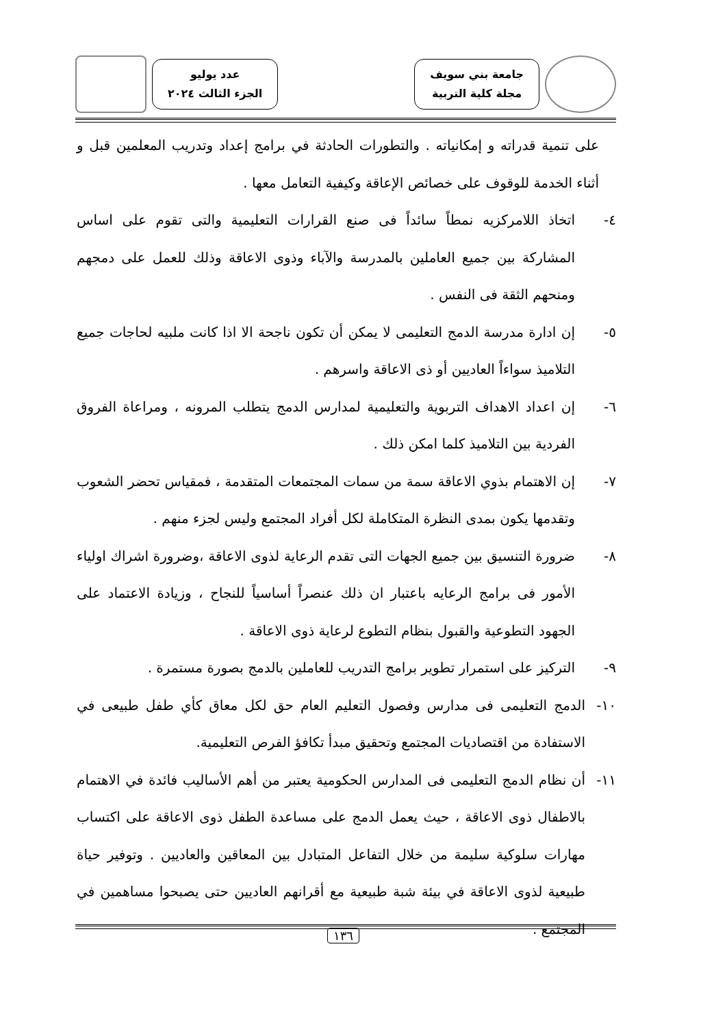جامعة بني سويف
مجلة كلية التربية
عدد يوليو
الجزء الثالث ٢٠٢٤
على تنمية قدراته و إمكانياته . والتطورات الحادثة في برامج إعداد وتدريب المعلمين قبل و أثناء الخدمة للوقوف على خصائص الإعاقة وكيفية التعامل معها .
٤- اتخاذ اللامركزيه نمطاً سائداً فى صنع القرارات التعليمية والتى تقوم على اساس المشاركة بين جميع العاملين بالمدرسة والآباء وذوى الاعاقة وذلك للعمل على دمجهم ومنحهم الثقة فى النفس .
٥- إن ادارة مدرسة الدمج التعليمى لا يمكن أن تكون ناجحة الا اذا كانت ملبيه لحاجات جميع التلاميذ سواءاً العاديين أو ذى الاعاقة واسرهم .
٦- إن اعداد الاهداف التربوية والتعليمية لمدارس الدمج يتطلب المرونه ، ومراعاة الفروق الفردية بين التلاميذ كلما امكن ذلك .
٧- إن الاهتمام بذوي الاعاقة سمة من سمات المجتمعات المتقدمة ، فمقياس تحضر الشعوب وتقدمها يكون بمدى النظرة المتكاملة لكل أفراد المجتمع وليس لجزء منهم .
٨- ضرورة التنسيق بين جميع الجهات التى تقدم الرعاية لذوى الاعاقة ،وضرورة اشراك اولياء الأمور فى برامج الرعايه باعتبار ان ذلك عنصراً أساسياً للنجاح ، وزيادة الاعتماد على الجهود التطوعية والقبول بنظام التطوع لرعاية ذوى الاعاقة .
٩- التركيز على استمرار تطوير برامج التدريب للعاملين بالدمج بصورة مستمرة .
١٠- الدمج التعليمى فى مدارس وفصول التعليم العام حق لكل معاق كأي طفل طبيعى في الاستفادة من اقتصاديات المجتمع وتحقيق مبدأ تكافؤ الفرص التعليمية.
١١- أن نظام الدمج التعليمى فى المدارس الحكومية يعتبر من أهم الأساليب فائدة في الاهتمام بالاطفال ذوى الاعاقة ، حيث يعمل الدمج على مساعدة الطفل ذوى الاعاقة على اكتساب مهارات سلوكية سليمة من خلال التفاعل المتبادل بين المعاقين والعاديين . وتوفير حياة طبيعية لذوى الاعاقة في بيئة شبة طبيعية مع أقرانهم العاديين حتى يصبحوا مساهمين في المجتمع .
١٣٦